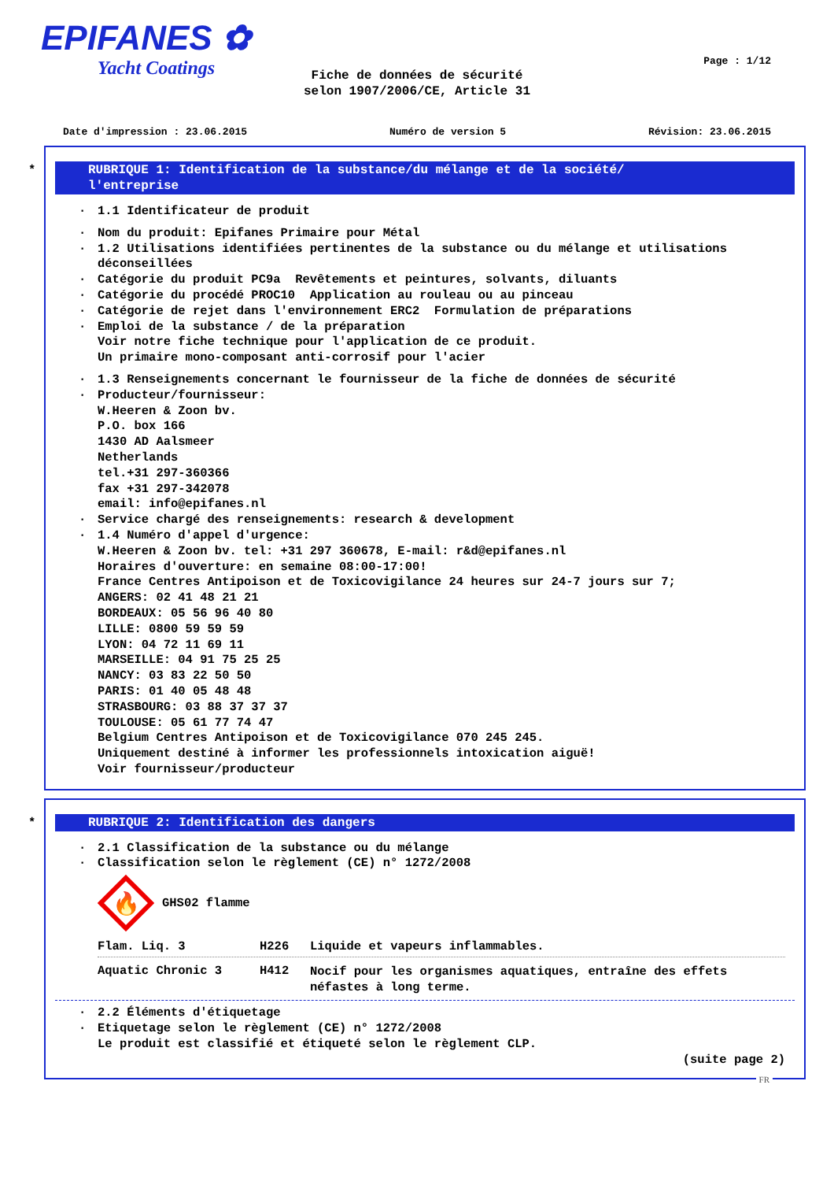EPIFANES ✿
Yacht Coatings
Page : 1/12
Fiche de données de sécurité
selon 1907/2006/CE, Article 31
Date d'impression : 23.06.2015 Numéro de version 5 Révision: 23.06.2015
*
RUBRIQUE 1: Identification de la substance/du mélange et de la société/
l'entreprise
· 1.1 Identificateur de produit
· Nom du produit: Epifanes Primaire pour Métal
· 1.2 Utilisations identifiées pertinentes de la substance ou du mélange et utilisations déconseillées
· Catégorie du produit PC9a Revêtements et peintures, solvants, diluants
· Catégorie du procédé PROC10 Application au rouleau ou au pinceau
· Catégorie de rejet dans l'environnement ERC2 Formulation de préparations
· Emploi de la substance / de la préparation
Voir notre fiche technique pour l'application de ce produit.
Un primaire mono-composant anti-corrosif pour l'acier
· 1.3 Renseignements concernant le fournisseur de la fiche de données de sécurité
· Producteur/fournisseur:
W.Heeren & Zoon bv.
P.O. box 166
1430 AD Aalsmeer
Netherlands
tel.+31 297-360366
fax +31 297-342078
email: info@epifanes.nl
· Service chargé des renseignements: research & development
· 1.4 Numéro d'appel d'urgence:
W.Heeren & Zoon bv. tel: +31 297 360678, E-mail: r&d@epifanes.nl
Horaires d'ouverture: en semaine 08:00-17:00!
France Centres Antipoison et de Toxicovigilance 24 heures sur 24-7 jours sur 7;
ANGERS: 02 41 48 21 21
BORDEAUX: 05 56 96 40 80
LILLE: 0800 59 59 59
LYON: 04 72 11 69 11
MARSEILLE: 04 91 75 25 25
NANCY: 03 83 22 50 50
PARIS: 01 40 05 48 48
STRASBOURG: 03 88 37 37 37
TOULOUSE: 05 61 77 74 47
Belgium Centres Antipoison et de Toxicovigilance 070 245 245.
Uniquement destiné à informer les professionnels intoxication aiguë!
Voir fournisseur/producteur
*
RUBRIQUE 2: Identification des dangers
· 2.1 Classification de la substance ou du mélange
· Classification selon le règlement (CE) n° 1272/2008
🔥
GHS02 flamme
Flam. Liq. 3 H226 Liquide et vapeurs inflammables.
Aquatic Chronic 3 H412 Nocif pour les organismes aquatiques, entraîne des effets néfastes à long terme.
· 2.2 Éléments d'étiquetage
· Etiquetage selon le règlement (CE) n° 1272/2008
Le produit est classifié et étiqueté selon le règlement CLP.
(suite page 2)
FR